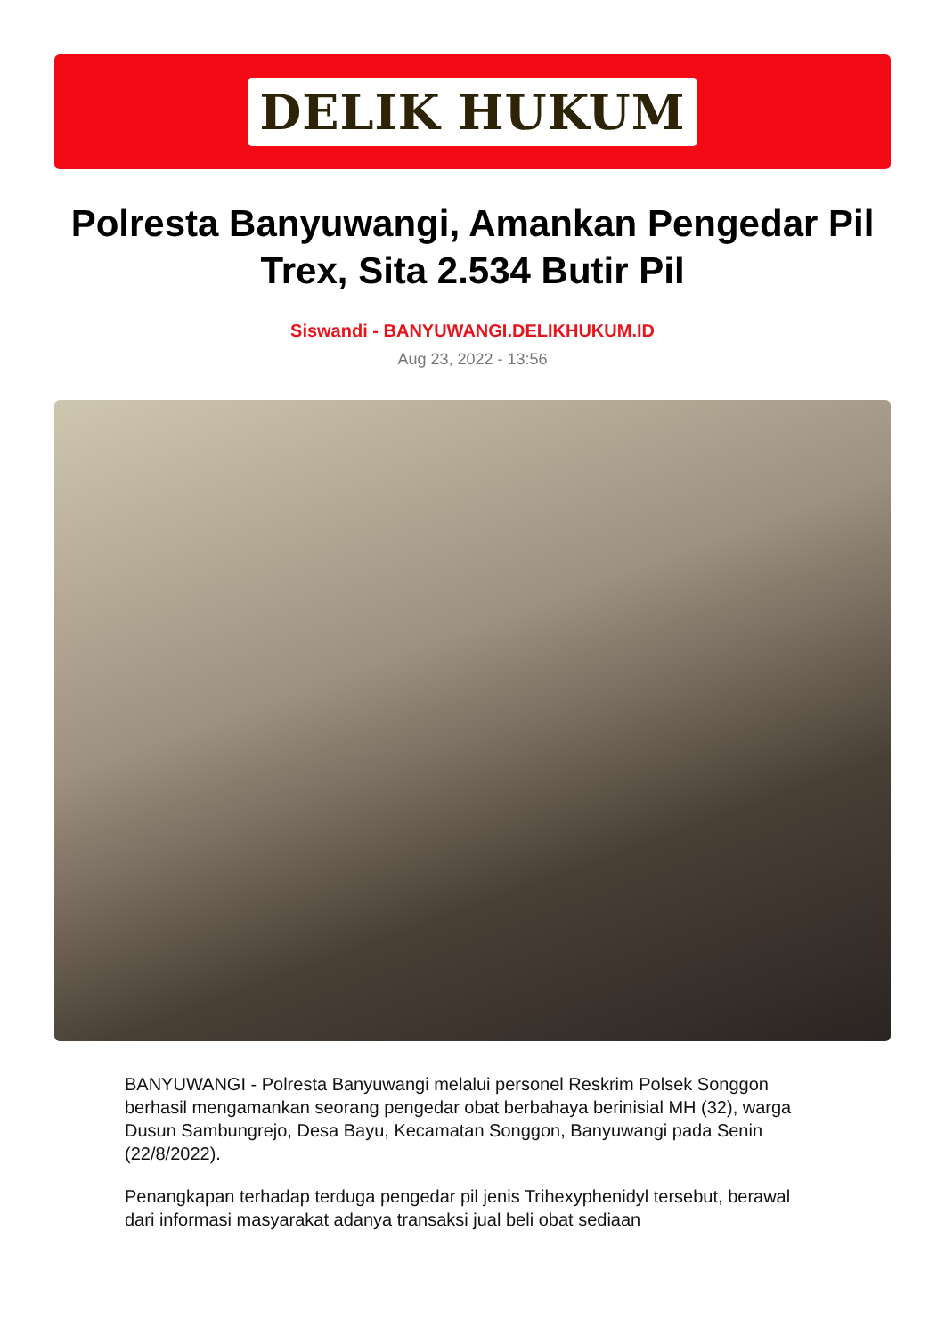DELIK HUKUM
Polresta Banyuwangi, Amankan Pengedar Pil Trex, Sita 2.534 Butir Pil
Siswandi - BANYUWANGI.DELIKHUKUM.ID
Aug 23, 2022 - 13:56
BANYUWANGI - Polresta Banyuwangi melalui personel Reskrim Polsek Songgon berhasil mengamankan seorang pengedar obat berbahaya berinisial MH (32), warga Dusun Sambungrejo, Desa Bayu, Kecamatan Songgon, Banyuwangi pada Senin (22/8/2022).
Penangkapan terhadap terduga pengedar pil jenis Trihexyphenidyl tersebut, berawal dari informasi masyarakat adanya transaksi jual beli obat sediaan